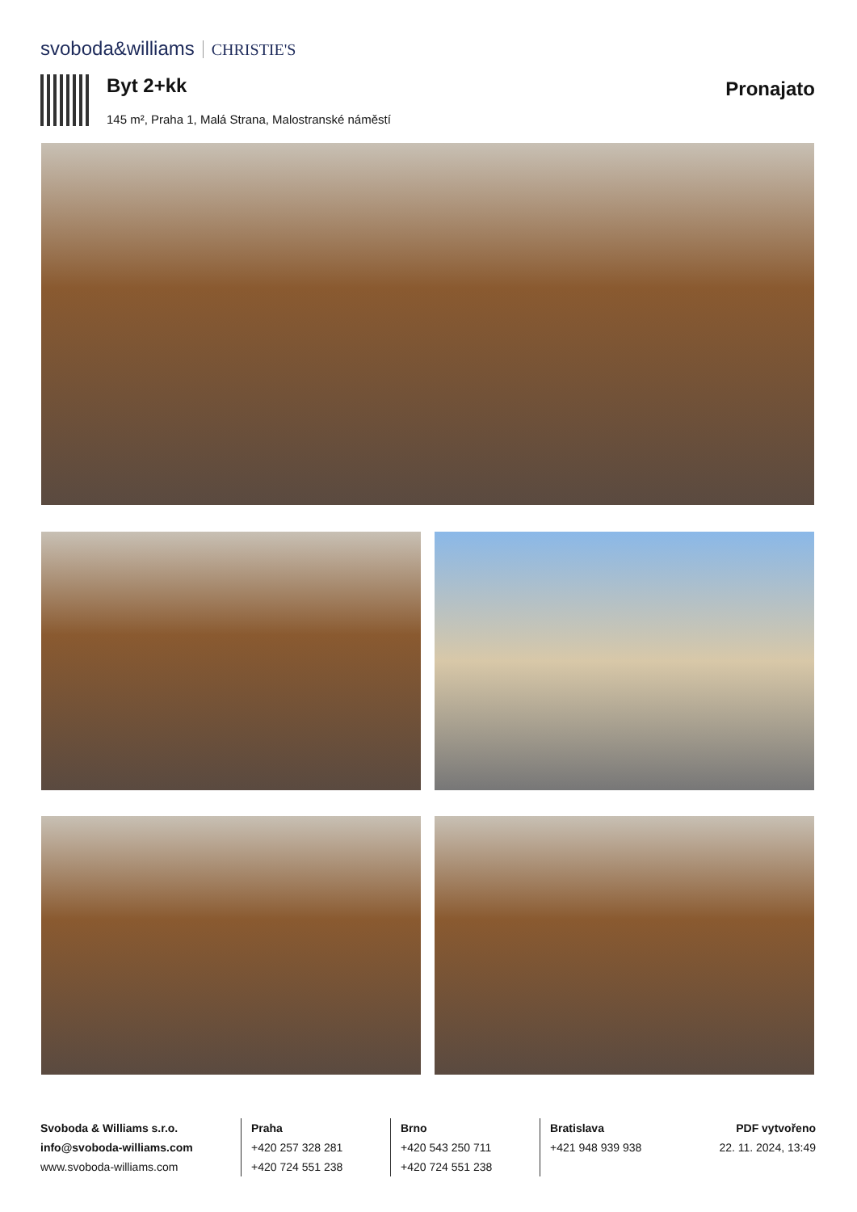svoboda&williams CHRISTIE'S
Byt 2+kk
145 m², Praha 1, Malá Strana, Malostranské náměstí
Pronajato
Svoboda & Williams s.r.o.
info@svoboda-williams.com
www.svoboda-williams.com
Praha
+420 257 328 281
+420 724 551 238
Brno
+420 543 250 711
+420 724 551 238
Bratislava
+421 948 939 938
PDF vytvořeno
22. 11. 2024, 13:49